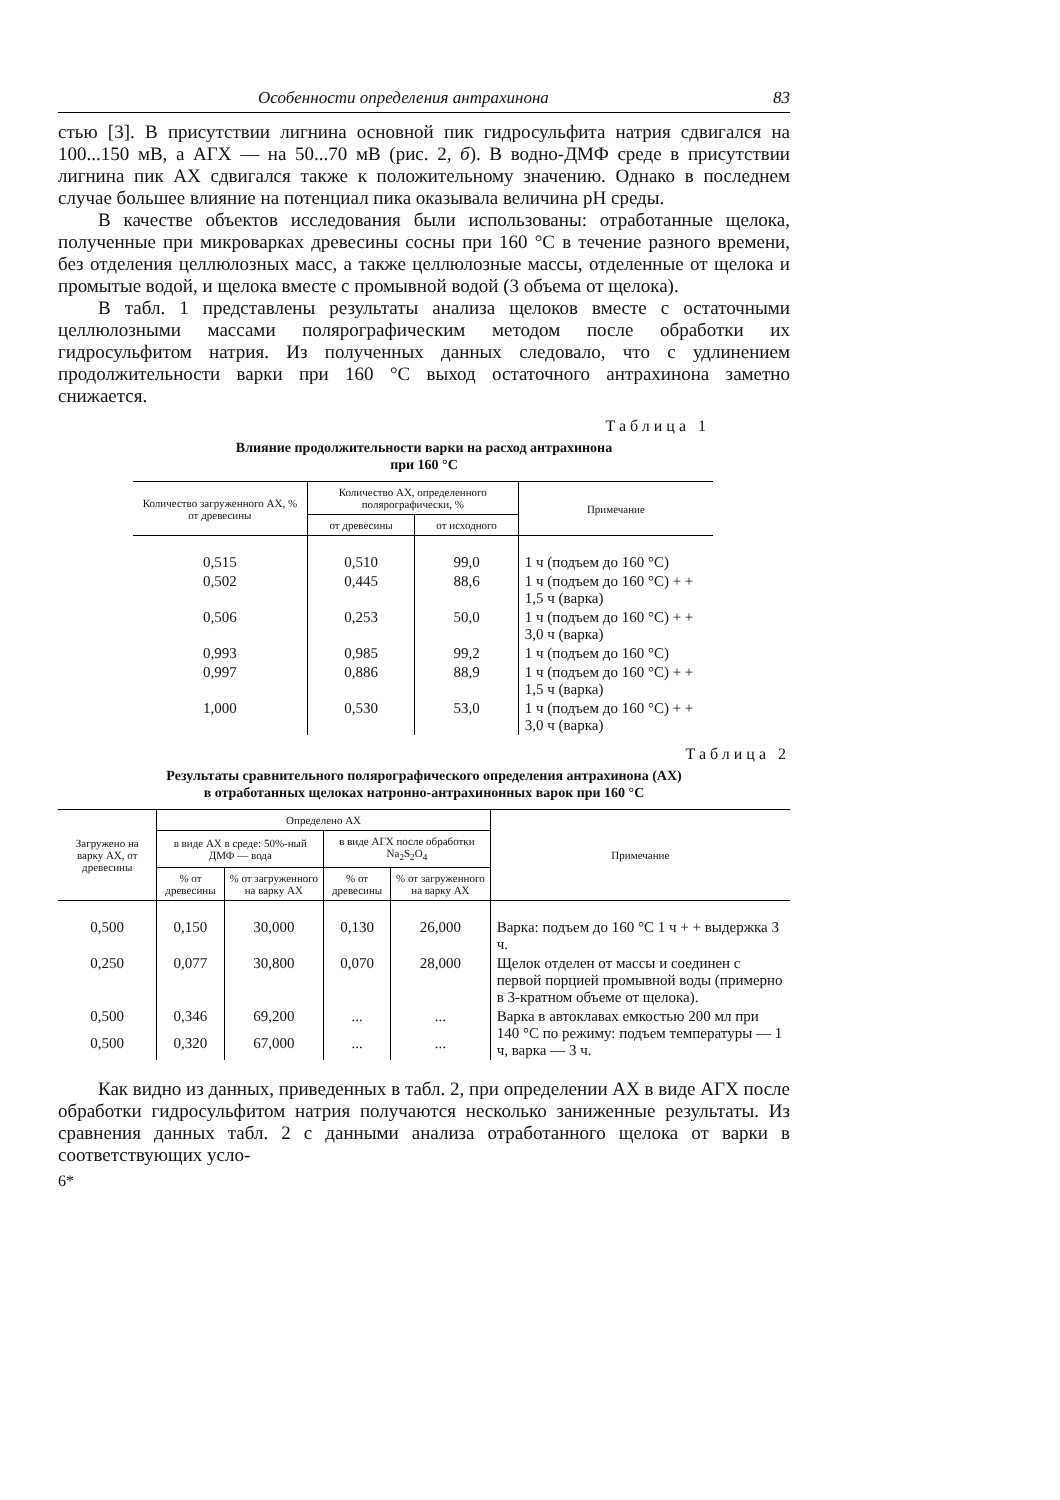Особенности определения антрахинона 83
стью [3]. В присутствии лигнина основной пик гидросульфита натрия сдвигался на 100...150 мВ, а АГХ — на 50...70 мВ (рис. 2, б). В водно-ДМФ среде в присутствии лигнина пик АХ сдвигался также к положительному значению. Однако в последнем случае большее влияние на потенциал пика оказывала величина pH среды.
В качестве объектов исследования были использованы: отработанные щелока, полученные при микроварках древесины сосны при 160 °С в течение разного времени, без отделения целлюлозных масс, а также целлюлозные массы, отделенные от щелока и промытые водой, и щелока вместе с промывной водой (3 объема от щелока).
В табл. 1 представлены результаты анализа щелоков вместе с остаточными целлюлозными массами полярографическим методом после обработки их гидросульфитом натрия. Из полученных данных следовало, что с удлинением продолжительности варки при 160 °С выход остаточного антрахинона заметно снижается.
Таблица 1
Влияние продолжительности варки на расход антрахинона
при 160 °С
| Количество загруженного АХ, % от древесины | Количество АХ, определенного полярографически, % | | Примечание |
| --- | --- | --- | --- |
| | от древесины | от исходного | |
| 0,515 | 0,510 | 99,0 | 1 ч (подъем до 160 °С) |
| 0,502 | 0,445 | 88,6 | 1 ч (подъем до 160 °С) + + 1,5 ч (варка) |
| 0,506 | 0,253 | 50,0 | 1 ч (подъем до 160 °С) + + 3,0 ч (варка) |
| 0,993 | 0,985 | 99,2 | 1 ч (подъем до 160 °С) |
| 0,997 | 0,886 | 88,9 | 1 ч (подъем до 160 °С) + + 1,5 ч (варка) |
| 1,000 | 0,530 | 53,0 | 1 ч (подъем до 160 °С) + + 3,0 ч (варка) |
Таблица 2
Результаты сравнительного полярографического определения антрахинона (АХ)
в отработанных щелоках натронно-антрахинонных варок при 160 °С
| Загружено на варку АХ, от древесины | Определено АХ | | | | Примечание |
| --- | --- | --- | --- | --- | --- |
| | в виде АХ в среде: 50%-ный ДМФ — вода | | в виде АГХ после обработки Na<sub>2</sub>S<sub>2</sub>O<sub>4</sub> | | |
| | % от древесины | % от загруженного на варку АХ | % от древесины | % от загруженного на варку АХ | |
| 0,500 | 0,150 | 30,000 | 0,130 | 26,000 | Варка: подъем до 160 °С 1 ч + + выдержка 3 ч. |
| 0,250 | 0,077 | 30,800 | 0,070 | 28,000 | Щелок отделен от массы и соединен с первой порцией промывной воды (примерно в 3-кратном объеме от щелока). |
| 0,500 | 0,346 | 69,200 | ... | ... | Варка в автоклавах емкостью 200 мл при 140 °С по режиму: подъем температуры — 1 ч, варка — 3 ч. |
| 0,500 | 0,320 | 67,000 | ... | ... | |
Как видно из данных, приведенных в табл. 2, при определении АХ в виде АГХ после обработки гидросульфитом натрия получаются несколько заниженные результаты. Из сравнения данных табл. 2 с данными анализа отработанного щелока от варки в соответствующих усло-
6*